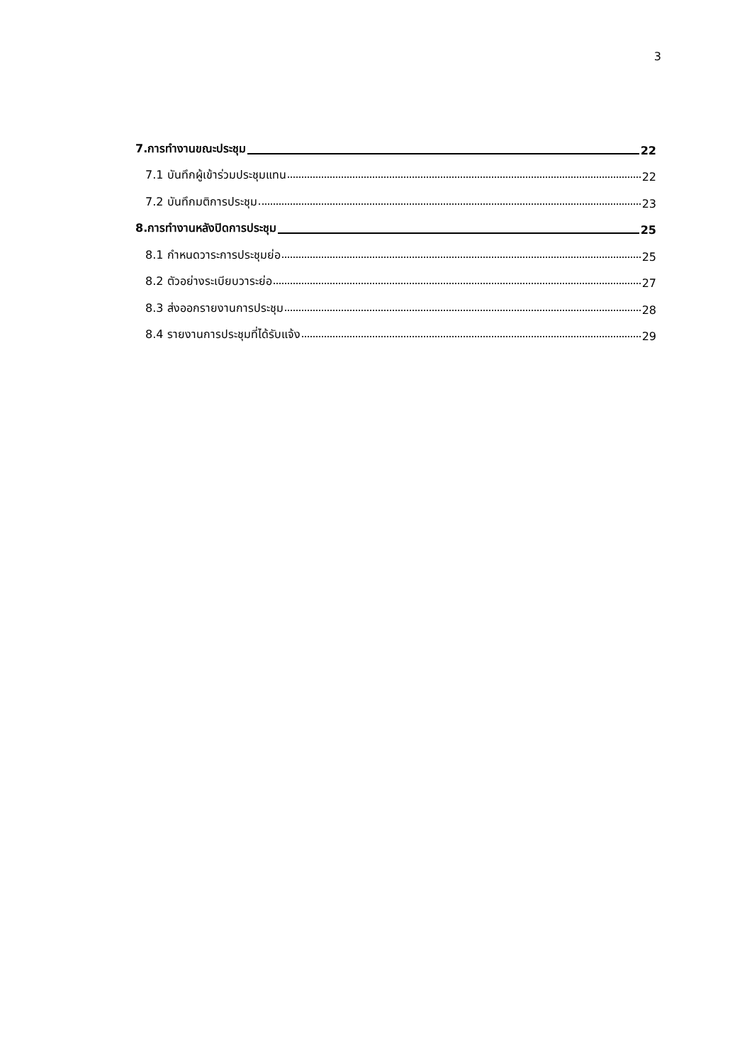3
7.การทำงานขณะประชุม 22
7.1 บันทึกผู้เข้าร่วมประชุมแทน 22
7.2 บันทึกมติการประชุม 23
8.การทำงานหลังปิดการประชุม 25
8.1 กำหนดวาระการประชุมย่อ 25
8.2 ตัวอย่างระเบียบวาระย่อ 27
8.3 ส่งออกรายงานการประชุม 28
8.4 รายงานการประชุมที่ได้รับแจ้ง 29